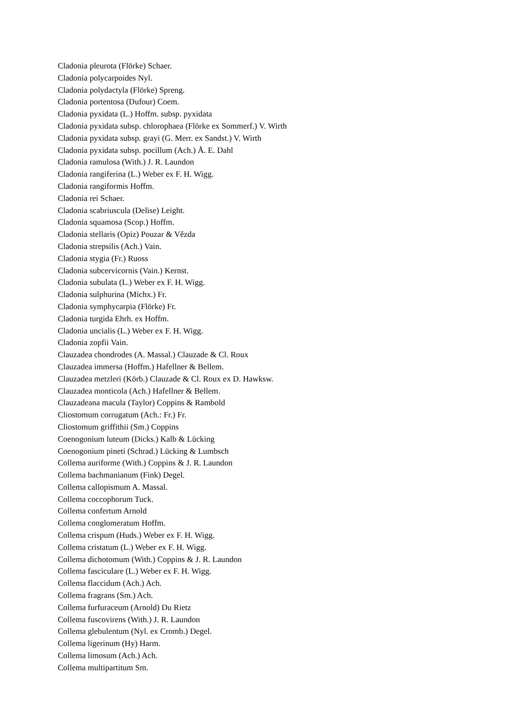Cladonia pleurota (Flörke) Schaer.
Cladonia polycarpoides Nyl.
Cladonia polydactyla (Flörke) Spreng.
Cladonia portentosa (Dufour) Coem.
Cladonia pyxidata (L.) Hoffm. subsp. pyxidata
Cladonia pyxidata subsp. chlorophaea (Flörke ex Sommerf.) V. Wirth
Cladonia pyxidata subsp. grayi (G. Merr. ex Sandst.) V. Wirth
Cladonia pyxidata subsp. pocillum (Ach.) Å. E. Dahl
Cladonia ramulosa (With.) J. R. Laundon
Cladonia rangiferina (L.) Weber ex F. H. Wigg.
Cladonia rangiformis Hoffm.
Cladonia rei Schaer.
Cladonia scabriuscula (Delise) Leight.
Cladonia squamosa (Scop.) Hoffm.
Cladonia stellaris (Opiz) Pouzar & Vězda
Cladonia strepsilis (Ach.) Vain.
Cladonia stygia (Fr.) Ruoss
Cladonia subcervicornis (Vain.) Kernst.
Cladonia subulata (L.) Weber ex F. H. Wigg.
Cladonia sulphurina (Michx.) Fr.
Cladonia symphycarpia (Flörke) Fr.
Cladonia turgida Ehrh. ex Hoffm.
Cladonia uncialis (L.) Weber ex F. H. Wigg.
Cladonia zopfii Vain.
Clauzadea chondrodes (A. Massal.) Clauzade & Cl. Roux
Clauzadea immersa (Hoffm.) Hafellner & Bellem.
Clauzadea metzleri (Körb.) Clauzade & Cl. Roux ex D. Hawksw.
Clauzadea monticola (Ach.) Hafellner & Bellem.
Clauzadeana macula (Taylor) Coppins & Rambold
Cliostomum corrugatum (Ach.: Fr.) Fr.
Cliostomum griffithii (Sm.) Coppins
Coenogonium luteum (Dicks.) Kalb & Lücking
Coenogonium pineti (Schrad.) Lücking & Lumbsch
Collema auriforme (With.) Coppins & J. R. Laundon
Collema bachmanianum (Fink) Degel.
Collema callopismum A. Massal.
Collema coccophorum Tuck.
Collema confertum Arnold
Collema conglomeratum Hoffm.
Collema crispum (Huds.) Weber ex F. H. Wigg.
Collema cristatum (L.) Weber ex F. H. Wigg.
Collema dichotomum (With.) Coppins & J. R. Laundon
Collema fasciculare (L.) Weber ex F. H. Wigg.
Collema flaccidum (Ach.) Ach.
Collema fragrans (Sm.) Ach.
Collema furfuraceum (Arnold) Du Rietz
Collema fuscovirens (With.) J. R. Laundon
Collema glebulentum (Nyl. ex Cromb.) Degel.
Collema ligerinum (Hy) Harm.
Collema limosum (Ach.) Ach.
Collema multipartitum Sm.